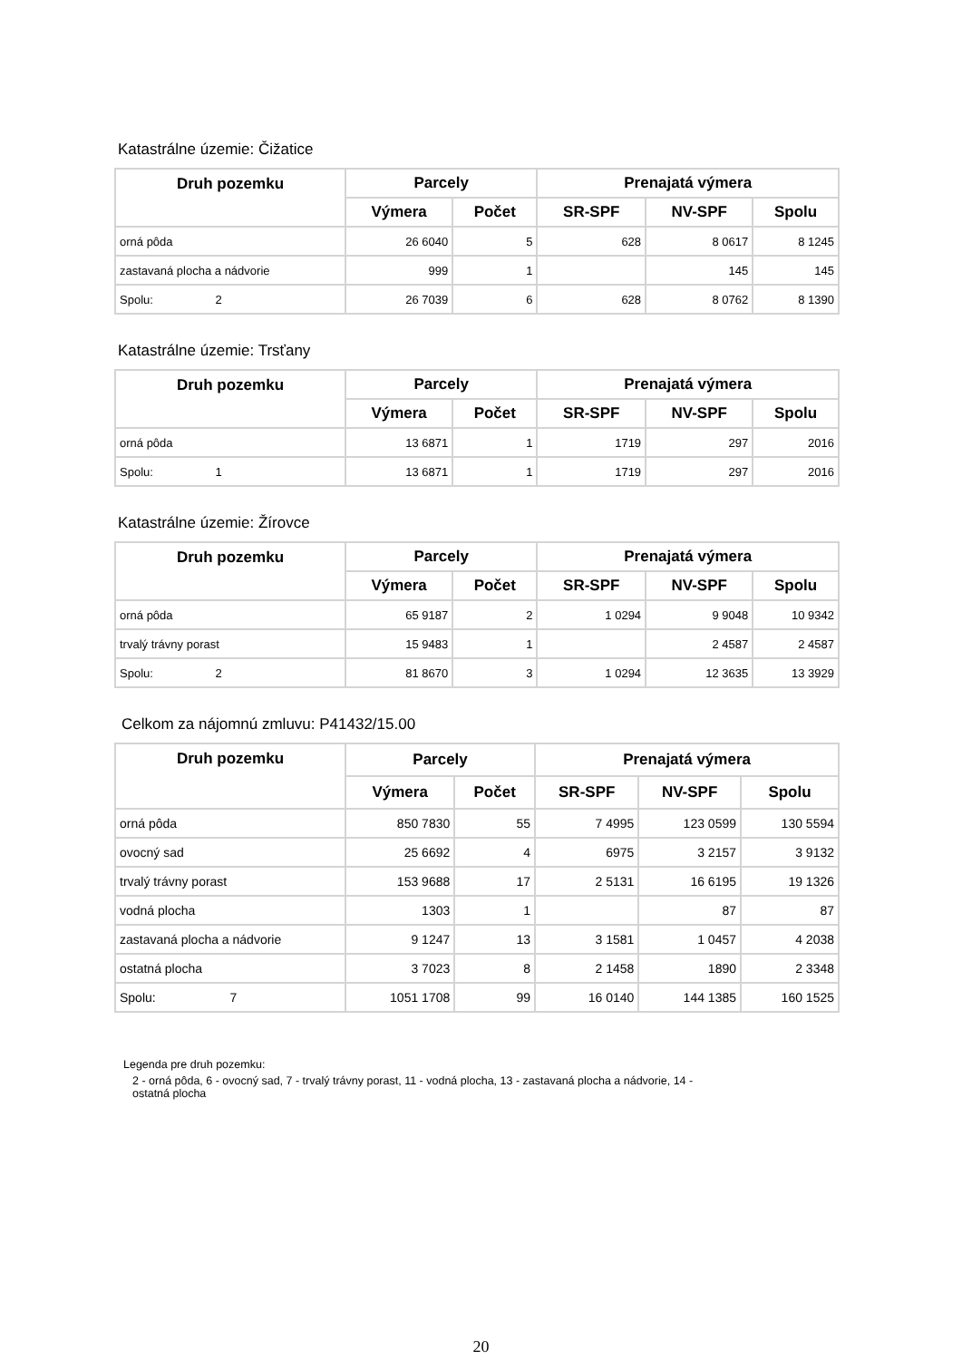Katastrálne územie: Čižatice
| Druh pozemku | Parcely | | Prenajatá výmera | | |
| --- | --- | --- | --- | --- | --- |
| | Výmera | Počet | SR-SPF | NV-SPF | Spolu |
| orná pôda | 26 6040 | 5 | 628 | 8 0617 | 8 1245 |
| zastavaná plocha a nádvorie | 999 | 1 | | 145 | 145 |
| Spolu: 2 | 26 7039 | 6 | 628 | 8 0762 | 8 1390 |
Katastrálne územie: Trsťany
| Druh pozemku | Parcely | | Prenajatá výmera | | |
| --- | --- | --- | --- | --- | --- |
| | Výmera | Počet | SR-SPF | NV-SPF | Spolu |
| orná pôda | 13 6871 | 1 | 1719 | 297 | 2016 |
| Spolu: 1 | 13 6871 | 1 | 1719 | 297 | 2016 |
Katastrálne územie: Žírovce
| Druh pozemku | Parcely | | Prenajatá výmera | | |
| --- | --- | --- | --- | --- | --- |
| | Výmera | Počet | SR-SPF | NV-SPF | Spolu |
| orná pôda | 65 9187 | 2 | 1 0294 | 9 9048 | 10 9342 |
| trvalý trávny porast | 15 9483 | 1 | | 2 4587 | 2 4587 |
| Spolu: 2 | 81 8670 | 3 | 1 0294 | 12 3635 | 13 3929 |
Celkom za nájomnú zmluvu: P41432/15.00
| Druh pozemku | Parcely | | Prenajatá výmera | | |
| --- | --- | --- | --- | --- | --- |
| | Výmera | Počet | SR-SPF | NV-SPF | Spolu |
| orná pôda | 850 7830 | 55 | 7 4995 | 123 0599 | 130 5594 |
| ovocný sad | 25 6692 | 4 | 6975 | 3 2157 | 3 9132 |
| trvalý trávny porast | 153 9688 | 17 | 2 5131 | 16 6195 | 19 1326 |
| vodná plocha | 1303 | 1 | | 87 | 87 |
| zastavaná plocha a nádvorie | 9 1247 | 13 | 3 1581 | 1 0457 | 4 2038 |
| ostatná plocha | 3 7023 | 8 | 2 1458 | 1890 | 2 3348 |
| Spolu: 7 | 1051 1708 | 99 | 16 0140 | 144 1385 | 160 1525 |
Legenda pre druh pozemku:
2 - orná pôda, 6 - ovocný sad, 7 - trvalý trávny porast, 11 - vodná plocha, 13 - zastavaná plocha a nádvorie, 14 -
ostatná plocha
20